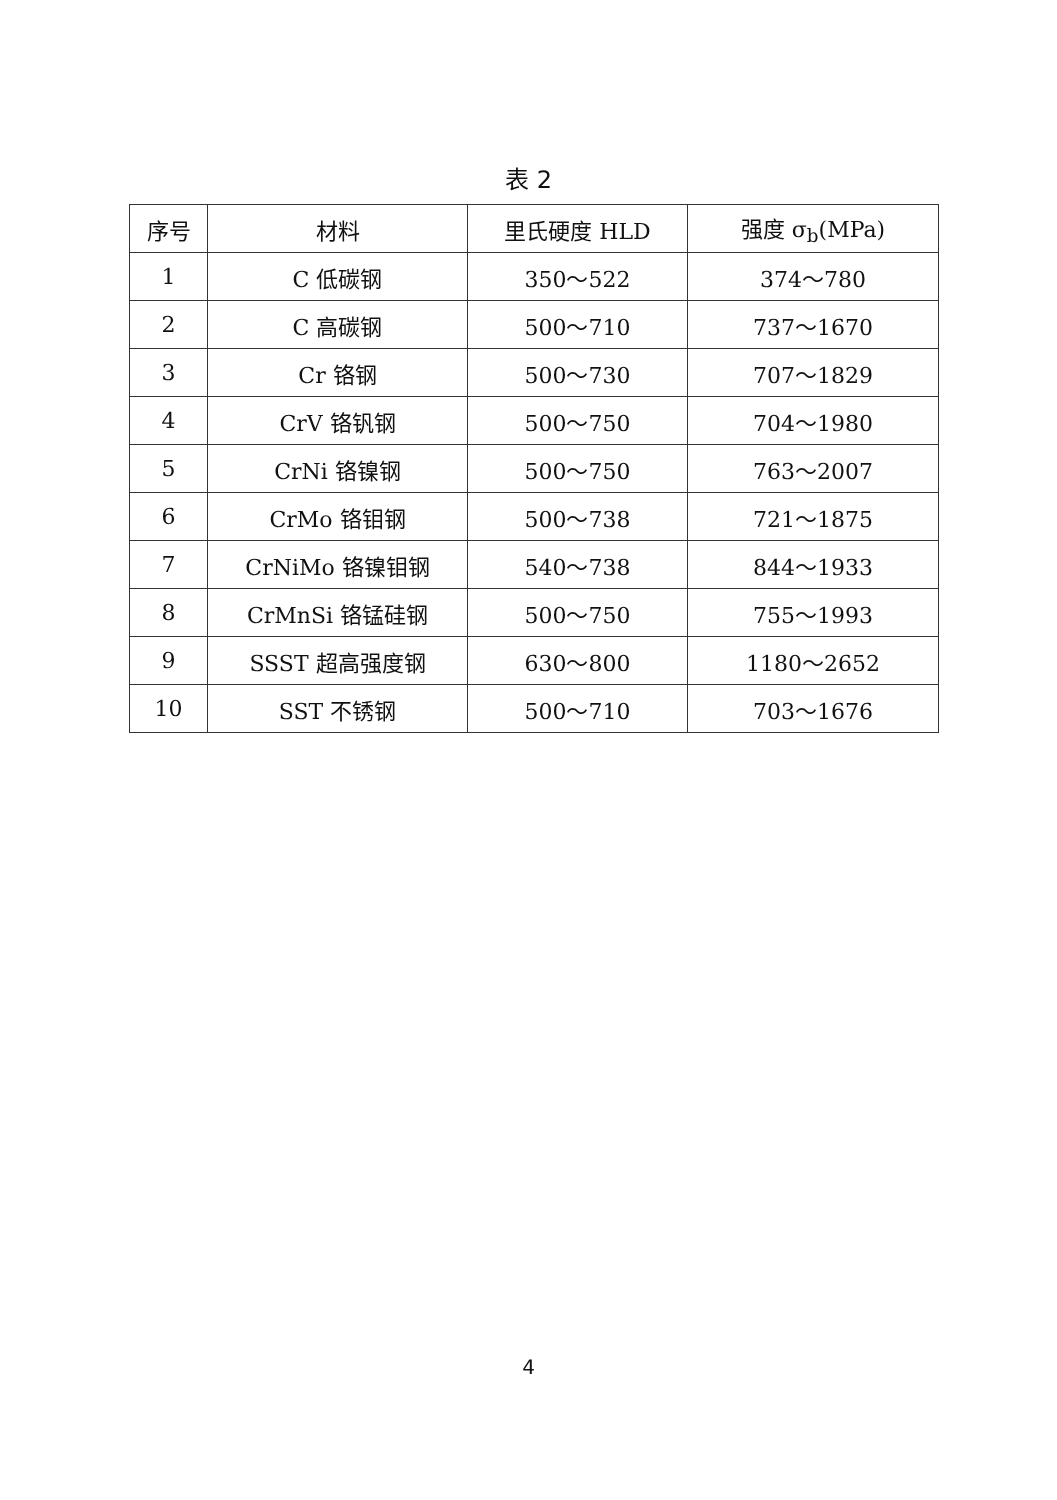表 2
| 序号 | 材料 | 里氏硬度 HLD | 强度 σ<sub>b</sub>(MPa) |
| --- | --- | --- | --- |
| 1 | C 低碳钢 | 350～522 | 374～780 |
| 2 | C 高碳钢 | 500～710 | 737～1670 |
| 3 | Cr 铬钢 | 500～730 | 707～1829 |
| 4 | CrV 铬钒钢 | 500～750 | 704～1980 |
| 5 | CrNi 铬镍钢 | 500～750 | 763～2007 |
| 6 | CrMo 铬钼钢 | 500～738 | 721～1875 |
| 7 | CrNiMo 铬镍钼钢 | 540～738 | 844～1933 |
| 8 | CrMnSi 铬锰硅钢 | 500～750 | 755～1993 |
| 9 | SSST 超高强度钢 | 630～800 | 1180～2652 |
| 10 | SST 不锈钢 | 500～710 | 703～1676 |
4